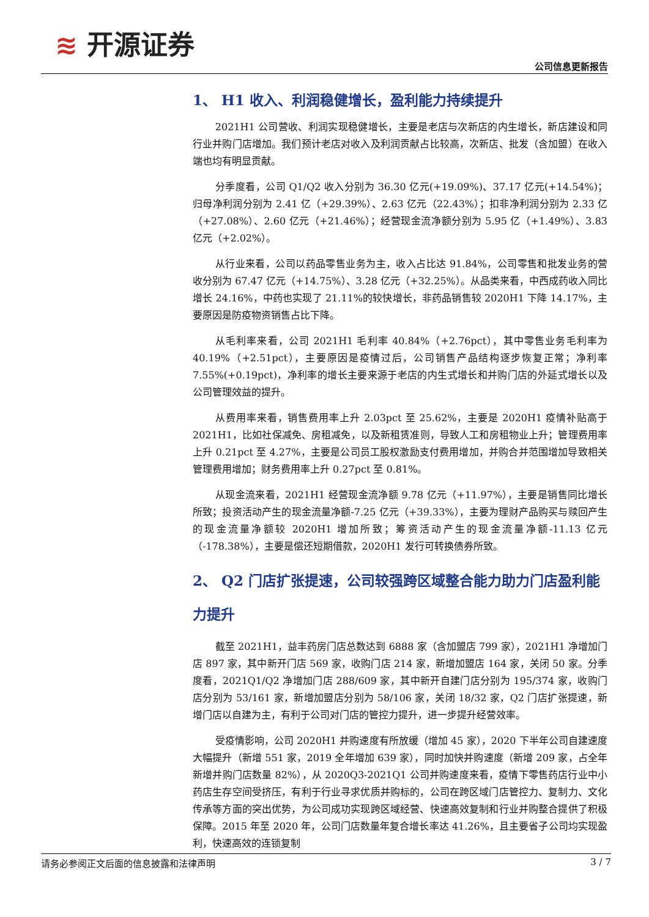≋ 开源证券
公司信息更新报告
1、 H1 收入、利润稳健增长，盈利能力持续提升
2021H1 公司营收、利润实现稳健增长，主要是老店与次新店的内生增长，新店建设和同行业并购门店增加。我们预计老店对收入及利润贡献占比较高，次新店、批发（含加盟）在收入端也均有明显贡献。
分季度看，公司 Q1/Q2 收入分别为 36.30 亿元(+19.09%)、37.17 亿元(+14.54%)；归母净利润分别为 2.41 亿（+29.39%）、2.63 亿元（22.43%）；扣非净利润分别为 2.33 亿（+27.08%）、2.60 亿元（+21.46%）；经营现金流净额分别为 5.95 亿（+1.49%）、3.83 亿元（+2.02%）。
从行业来看，公司以药品零售业务为主，收入占比达 91.84%，公司零售和批发业务的营收分别为 67.47 亿元（+14.75%）、3.28 亿元（+32.25%）。从品类来看，中西成药收入同比增长 24.16%，中药也实现了 21.11%的较快增长，非药品销售较 2020H1 下降 14.17%，主要原因是防疫物资销售占比下降。
从毛利率来看，公司 2021H1 毛利率 40.84%（+2.76pct），其中零售业务毛利率为 40.19%（+2.51pct），主要原因是疫情过后，公司销售产品结构逐步恢复正常；净利率 7.55%(+0.19pct)，净利率的增长主要来源于老店的内生式增长和并购门店的外延式增长以及公司管理效益的提升。
从费用率来看，销售费用率上升 2.03pct 至 25.62%，主要是 2020H1 疫情补贴高于 2021H1，比如社保减免、房租减免，以及新租赁准则，导致人工和房租物业上升；管理费用率上升 0.21pct 至 4.27%，主要是公司员工股权激励支付费用增加，并购合并范围增加导致相关管理费用增加；财务费用率上升 0.27pct 至 0.81%。
从现金流来看，2021H1 经营现金流净额 9.78 亿元（+11.97%），主要是销售同比增长所致；投资活动产生的现金流量净额-7.25 亿元（+39.33%），主要为理财产品购买与赎回产生的现金流量净额较 2020H1 增加所致；筹资活动产生的现金流量净额-11.13 亿元（-178.38%），主要是偿还短期借款，2020H1 发行可转换债券所致。
2、 Q2 门店扩张提速，公司较强跨区域整合能力助力门店盈利能力提升
截至 2021H1，益丰药房门店总数达到 6888 家（含加盟店 799 家），2021H1 净增加门店 897 家，其中新开门店 569 家，收购门店 214 家，新增加盟店 164 家，关闭 50 家。分季度看，2021Q1/Q2 净增加门店 288/609 家，其中新开自建门店分别为 195/374 家，收购门店分别为 53/161 家，新增加盟店分别为 58/106 家，关闭 18/32 家，Q2 门店扩张提速，新增门店以自建为主，有利于公司对门店的管控力提升，进一步提升经营效率。
受疫情影响，公司 2020H1 并购速度有所放缓（增加 45 家），2020 下半年公司自建速度大幅提升（新增 551 家，2019 全年增加 639 家），同时加快并购速度（新增 209 家，占全年新增并购门店数量 82%），从 2020Q3-2021Q1 公司并购速度来看，疫情下零售药店行业中小药店生存空间受挤压，有利于行业寻求优质并购标的，公司在跨区域门店管控力、复制力、文化传承等方面的突出优势，为公司成功实现跨区域经营、快速高效复制和行业并购整合提供了积极保障。2015 年至 2020 年，公司门店数量年复合增长率达 41.26%，且主要省子公司均实现盈利，快速高效的连锁复制
请务必参阅正文后面的信息披露和法律声明 3 / 7